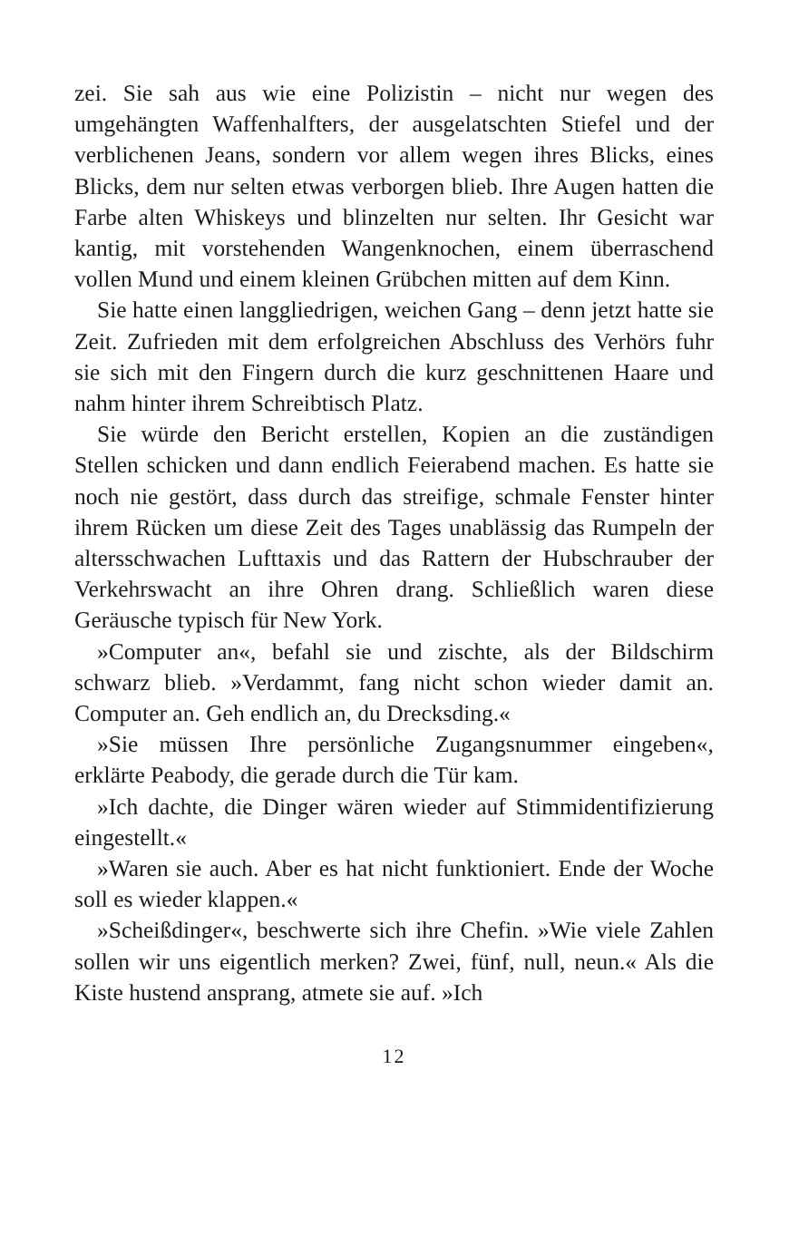zei. Sie sah aus wie eine Polizistin – nicht nur wegen des umgehängten Waffenhalfters, der ausgelatschten Stiefel und der verblichenen Jeans, sondern vor allem wegen ihres Blicks, eines Blicks, dem nur selten etwas verborgen blieb. Ihre Augen hatten die Farbe alten Whiskeys und blinzelten nur selten. Ihr Gesicht war kantig, mit vorstehenden Wangenknochen, einem überraschend vollen Mund und einem kleinen Grübchen mitten auf dem Kinn.
Sie hatte einen langgliedrigen, weichen Gang – denn jetzt hatte sie Zeit. Zufrieden mit dem erfolgreichen Abschluss des Verhörs fuhr sie sich mit den Fingern durch die kurz geschnittenen Haare und nahm hinter ihrem Schreibtisch Platz.
Sie würde den Bericht erstellen, Kopien an die zuständigen Stellen schicken und dann endlich Feierabend machen. Es hatte sie noch nie gestört, dass durch das streifige, schmale Fenster hinter ihrem Rücken um diese Zeit des Tages unablässig das Rumpeln der altersschwachen Lufttaxis und das Rattern der Hubschrauber der Verkehrswacht an ihre Ohren drang. Schließlich waren diese Geräusche typisch für New York.
»Computer an«, befahl sie und zischte, als der Bildschirm schwarz blieb. »Verdammt, fang nicht schon wieder damit an. Computer an. Geh endlich an, du Drecksding.«
»Sie müssen Ihre persönliche Zugangsnummer eingeben«, erklärte Peabody, die gerade durch die Tür kam.
»Ich dachte, die Dinger wären wieder auf Stimmidentifizierung eingestellt.«
»Waren sie auch. Aber es hat nicht funktioniert. Ende der Woche soll es wieder klappen.«
»Scheißdinger«, beschwerte sich ihre Chefin. »Wie viele Zahlen sollen wir uns eigentlich merken? Zwei, fünf, null, neun.« Als die Kiste hustend ansprang, atmete sie auf. »Ich
12